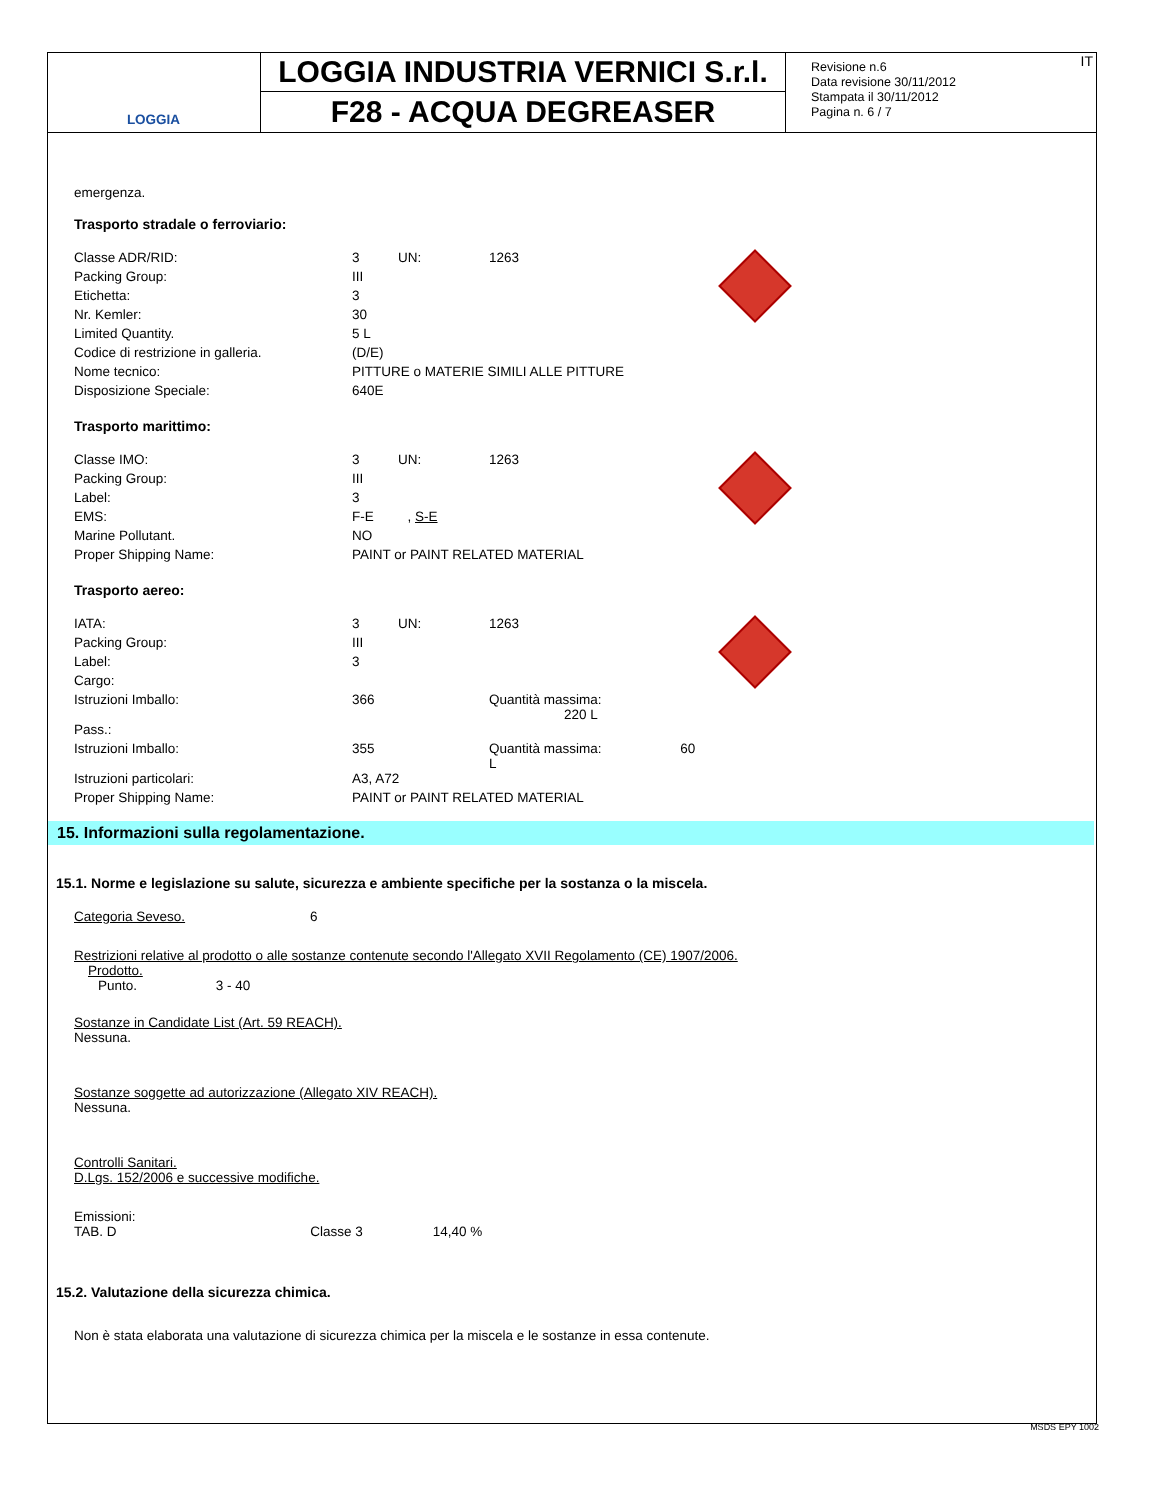LOGGIA
LOGGIA INDUSTRIA VERNICI S.r.l.
F28 - ACQUA DEGREASER
IT Revisione n.6
Data revisione 30/11/2012
Stampata il 30/11/2012
Pagina n. 6 / 7
emergenza.
Trasporto stradale o ferroviario:
| Classe ADR/RID: | 3 | UN: | 1263 | |
| Packing Group: | III | | | |
| Etichetta: | 3 | | | |
| Nr. Kemler: | 30 | | | |
| Limited Quantity. | 5 L | | | |
| Codice di restrizione in galleria. | (D/E) | | | |
| Nome tecnico: | PITTURE o MATERIE SIMILI ALLE PITTURE | | | |
| Disposizione Speciale: | 640E | | | |
Trasporto marittimo:
| Classe IMO: | 3 | UN: | 1263 | |
| Packing Group: | III | | | |
| Label: | 3 | | | |
| EMS: | F-E , S-E | | | |
| Marine Pollutant. | NO | | | |
| Proper Shipping Name: | PAINT or PAINT RELATED MATERIAL | | | |
Trasporto aereo:
| IATA: | 3 | UN: | 1263 | |
| Packing Group: | III | | | |
| Label: | 3 | | | |
| Cargo: | | | | |
| Istruzioni Imballo: | 366 | | Quantità massima: 220 L | |
| Pass.: | | | | |
| Istruzioni Imballo: | 355 | | Quantità massima: 60 L | |
| Istruzioni particolari: | A3, A72 | | | |
| Proper Shipping Name: | PAINT or PAINT RELATED MATERIAL | | | |
15. Informazioni sulla regolamentazione.
15.1. Norme e legislazione su salute, sicurezza e ambiente specifiche per la sostanza o la miscela.
Categoria Seveso. 6
Restrizioni relative al prodotto o alle sostanze contenute secondo l'Allegato XVII Regolamento (CE) 1907/2006.
Prodotto.
Punto. 3 - 40
Sostanze in Candidate List (Art. 59 REACH).
Nessuna.
Sostanze soggette ad autorizzazione (Allegato XIV REACH).
Nessuna.
Controlli Sanitari.
D.Lgs. 152/2006 e successive modifiche.
Emissioni:
TAB. D Classe 3 14,40 %
15.2. Valutazione della sicurezza chimica.
Non è stata elaborata una valutazione di sicurezza chimica per la miscela e le sostanze in essa contenute.
MSDS EPY 1002